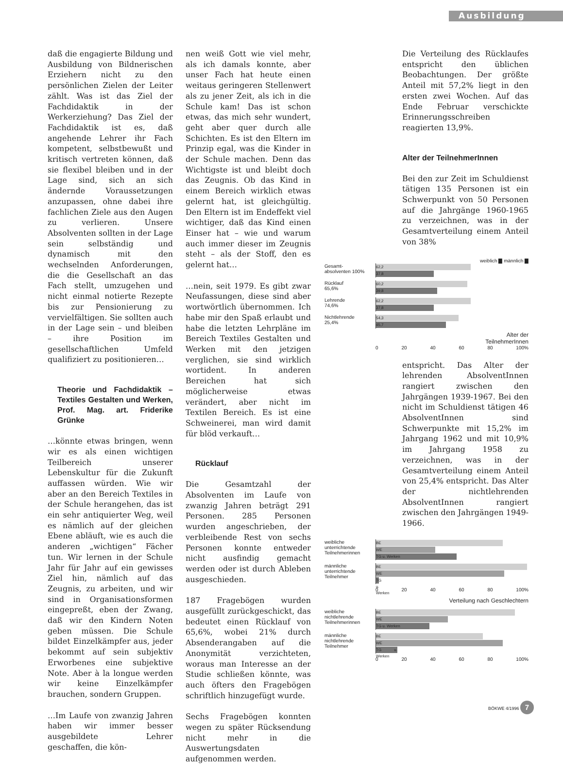Ausbildung
daß die engagierte Bildung und Ausbildung von Bildnerischen Erziehern nicht zu den persönlichen Zielen der Leiter zählt. Was ist das Ziel der Fachdidaktik in der Werkerziehung? Das Ziel der Fachdidaktik ist es, daß angehende Lehrer ihr Fach kompetent, selbstbewußt und kritisch vertreten können, daß sie flexibel bleiben und in der Lage sind, sich an sich ändernde Voraussetzungen anzupassen, ohne dabei ihre fachlichen Ziele aus den Augen zu verlieren. Unsere Absolventen sollten in der Lage sein selbständig und dynamisch mit den wechselnden Anforderungen, die die Gesellschaft an das Fach stellt, umzugehen und nicht einmal notierte Rezepte bis zur Pensionierung zu vervielfältigen. Sie sollten auch in der Lage sein – und bleiben – ihre Position im gesellschaftlichen Umfeld qualifiziert zu positionieren…
Theorie und Fachdidaktik – Textiles Gestalten und Werken, Prof. Mag. art. Friderike Grünke
…könnte etwas bringen, wenn wir es als einen wichtigen Teilbereich unserer Lebenskultur für die Zukunft auffassen würden. Wie wir aber an den Bereich Textiles in der Schule herangehen, das ist ein sehr antiquierter Weg, weil es nämlich auf der gleichen Ebene abläuft, wie es auch die anderen „wichtigen“ Fächer tun. Wir lernen in der Schule Jahr für Jahr auf ein gewisses Ziel hin, nämlich auf das Zeugnis, zu arbeiten, und wir sind in Organisationsformen eingepreßt, eben der Zwang, daß wir den Kindern Noten geben müssen. Die Schule bildet Einzelkämpfer aus, jeder bekommt auf sein subjektiv Erworbenes eine subjektive Note. Aber à la longue werden wir keine Einzelkämpfer brauchen, sondern Gruppen.
…Im Laufe von zwanzig Jahren haben wir immer besser ausgebildete Lehrer geschaffen, die kön-
nen weiß Gott wie viel mehr, als ich damals konnte, aber unser Fach hat heute einen weitaus geringeren Stellenwert als zu jener Zeit, als ich in die Schule kam! Das ist schon etwas, das mich sehr wundert, geht aber quer durch alle Schichten. Es ist den Eltern im Prinzip egal, was die Kinder in der Schule machen. Denn das Wichtigste ist und bleibt doch das Zeugnis. Ob das Kind in einem Bereich wirklich etwas gelernt hat, ist gleichgültig. Den Eltern ist im Endeffekt viel wichtiger, daß das Kind einen Einser hat – wie und warum auch immer dieser im Zeugnis steht – als der Stoff, den es gelernt hat…
…nein, seit 1979. Es gibt zwar Neufassungen, diese sind aber wortwörtlich übernommen. Ich habe mir den Spaß erlaubt und habe die letzten Lehrpläne im Bereich Textiles Gestalten und Werken mit den jetzigen verglichen, sie sind wirklich wortident. In anderen Bereichen hat sich möglicherweise etwas verändert, aber nicht im Textilen Bereich. Es ist eine Schweinerei, man wird damit für blöd verkauft…
Rücklauf
Die Gesamtzahl der Absolventen im Laufe von zwanzig Jahren beträgt 291 Personen. 285 Personen wurden angeschrieben, der verbleibende Rest von sechs Personen konnte entweder nicht ausfindig gemacht werden oder ist durch Ableben ausgeschieden.
187 Fragebögen wurden ausgefüllt zurückgeschickt, das bedeutet einen Rücklauf von 65,6%, wobei 21% durch Absenderangaben auf die Anonymität verzichteten, woraus man Interesse an der Studie schließen könnte, was auch öfters den Fragebögen schriftlich hinzugefügt wurde.
Sechs Fragebögen konnten wegen zu später Rücksendung nicht mehr in die Auswertungsdaten aufgenommen werden.
Die Verteilung des Rücklaufes entspricht den üblichen Beobachtungen. Der größte Anteil mit 57,2% liegt in den ersten zwei Wochen. Auf das Ende Februar verschickte Erinnerungsschreiben reagierten 13,9%.
Alter der TeilnehmerInnen
Bei den zur Zeit im Schuldienst tätigen 135 Personen ist ein Schwerpunkt von 50 Personen auf die Jahrgänge 1960-1965 zu verzeichnen, was in der Gesamtverteilung einem Anteil von 38%
weiblich ▇ männlich ▇
Gesamt-
absolventen 100%
62,2
37,8
Rücklauf
65,6%
60,2
39,8
Lehrende
74,6%
62,2
37,8
Nichtlehrende
25,4%
54,3
45,7
Alter der
TeilnehmerInnen
0 20 40 60 80 100%
entspricht. Das Alter der lehrenden AbsolventInnen rangiert zwischen den Jahrgängen 1939-1967. Bei den nicht im Schuldienst tätigen 46 AbsolventInnen sind Schwerpunkte mit 15,2% im Jahrgang 1962 und mit 10,9% im Jahrgang 1958 zu verzeichnen, was in der Gesamtverteilung einem Anteil von 25,4% entspricht. Das Alter der nichtlehrenden AbsolventInnen rangiert zwischen den Jahrgängen 1949-1966.
weibliche
unterrichtende
Teilnehmerinnen
BE
WE
TG u. Werken
männliche
unterrichtende
Teilnehmer
BE
WE
TG u. Werken
0 20 40 60 80 100%
Verteilung nach Geschlechtern
weibliche
nichtlehrende
Teilnehmerinnen
BE
WE
TG u. Werken
männliche
nichtlehrende
Teilnehmer
BE
WE
TG u. Werken
0 20 40 60 80 100%
BÖKWE 4/1996 7